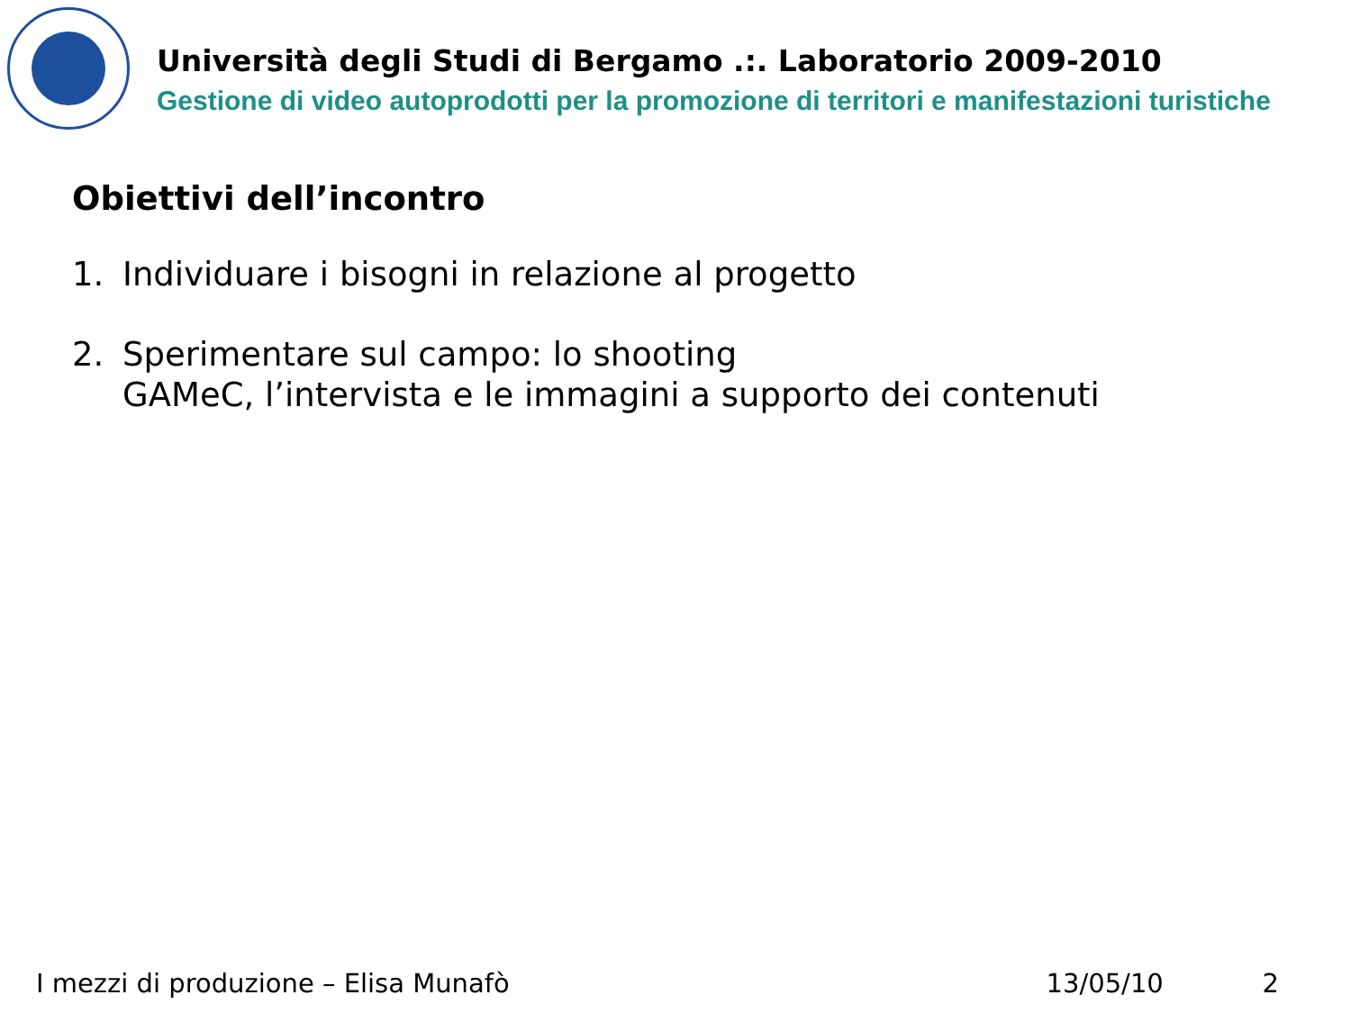Università degli Studi di Bergamo .:. Laboratorio 2009-2010
Gestione di video autoprodotti per la promozione di territori e manifestazioni turistiche
Obiettivi dell’incontro
1. Individuare i bisogni in relazione al progetto
2. Sperimentare sul campo: lo shooting
GAMeC, l’intervista e le immagini a supporto dei contenuti
I mezzi di produzione – Elisa Munafò
13/05/10 2